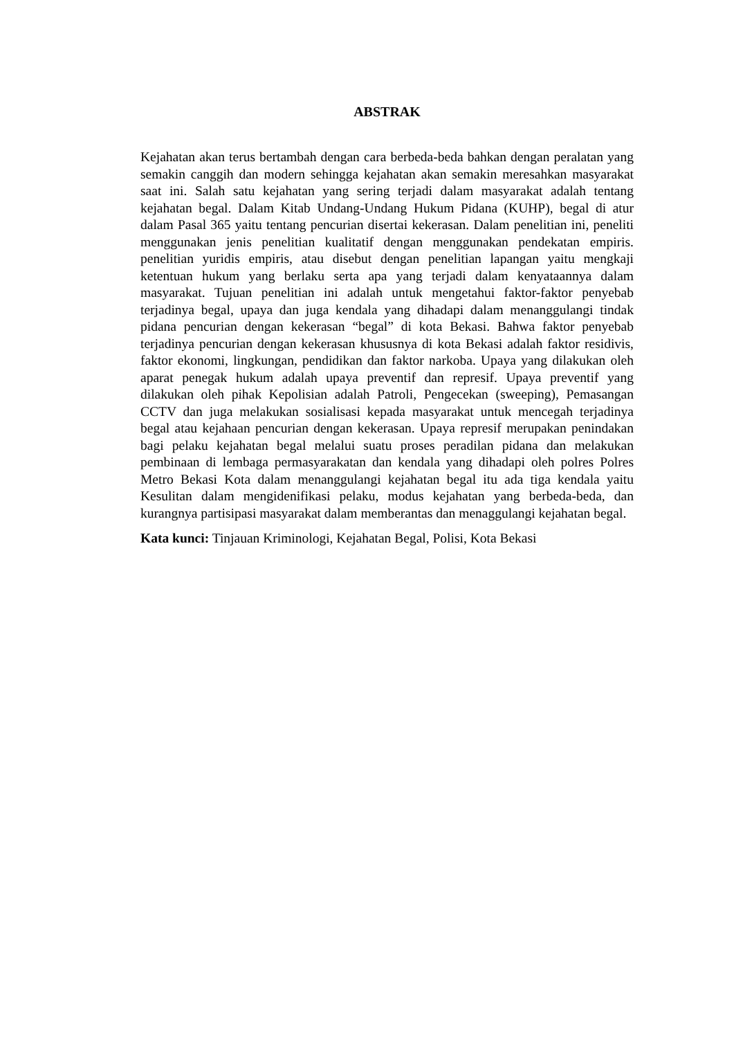ABSTRAK
Kejahatan akan terus bertambah dengan cara berbeda-beda bahkan dengan peralatan yang semakin canggih dan modern sehingga kejahatan akan semakin meresahkan masyarakat saat ini. Salah satu kejahatan yang sering terjadi dalam masyarakat adalah tentang kejahatan begal. Dalam Kitab Undang-Undang Hukum Pidana (KUHP), begal di atur dalam Pasal 365 yaitu tentang pencurian disertai kekerasan. Dalam penelitian ini, peneliti menggunakan jenis penelitian kualitatif dengan menggunakan pendekatan empiris. penelitian yuridis empiris, atau disebut dengan penelitian lapangan yaitu mengkaji ketentuan hukum yang berlaku serta apa yang terjadi dalam kenyataannya dalam masyarakat. Tujuan penelitian ini adalah untuk mengetahui faktor-faktor penyebab terjadinya begal, upaya dan juga kendala yang dihadapi dalam menanggulangi tindak pidana pencurian dengan kekerasan “begal” di kota Bekasi. Bahwa faktor penyebab terjadinya pencurian dengan kekerasan khususnya di kota Bekasi adalah faktor residivis, faktor ekonomi, lingkungan, pendidikan dan faktor narkoba. Upaya yang dilakukan oleh aparat penegak hukum adalah upaya preventif dan represif. Upaya preventif yang dilakukan oleh pihak Kepolisian adalah Patroli, Pengecekan (sweeping), Pemasangan CCTV dan juga melakukan sosialisasi kepada masyarakat untuk mencegah terjadinya begal atau kejahaan pencurian dengan kekerasan. Upaya represif merupakan penindakan bagi pelaku kejahatan begal melalui suatu proses peradilan pidana dan melakukan pembinaan di lembaga permasyarakatan dan kendala yang dihadapi oleh polres Polres Metro Bekasi Kota dalam menanggulangi kejahatan begal itu ada tiga kendala yaitu Kesulitan dalam mengidenifikasi pelaku, modus kejahatan yang berbeda-beda, dan kurangnya partisipasi masyarakat dalam memberantas dan menaggulangi kejahatan begal.
Kata kunci: Tinjauan Kriminologi, Kejahatan Begal, Polisi, Kota Bekasi